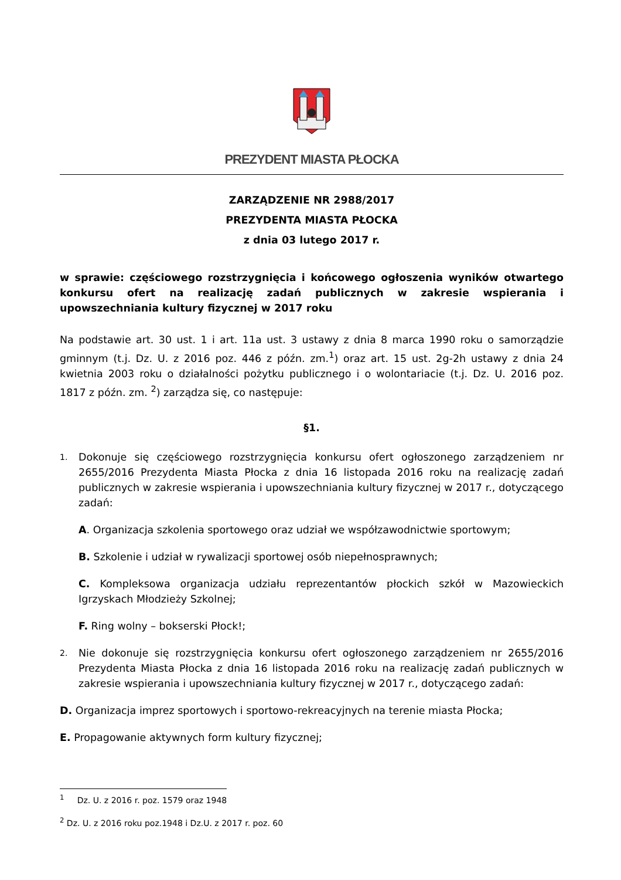PREZYDENT MIASTA PŁOCKA
ZARZĄDZENIE NR 2988/2017
PREZYDENTA MIASTA PŁOCKA
z dnia 03 lutego 2017 r.
w sprawie: częściowego rozstrzygnięcia i końcowego ogłoszenia wyników otwartego konkursu ofert na realizację zadań publicznych w zakresie wspierania i upowszechniania kultury fizycznej w 2017 roku
Na podstawie art. 30 ust. 1 i art. 11a ust. 3 ustawy z dnia 8 marca 1990 roku o samorządzie gminnym (t.j. Dz. U. z 2016 poz. 446 z późn. zm.<sup>1</sup>) oraz art. 15 ust. 2g-2h ustawy z dnia 24 kwietnia 2003 roku o działalności pożytku publicznego i o wolontariacie (t.j. Dz. U. 2016 poz. 1817 z późn. zm. <sup>2</sup>) zarządza się, co następuje:
§1.
1.
Dokonuje się częściowego rozstrzygnięcia konkursu ofert ogłoszonego zarządzeniem nr 2655/2016 Prezydenta Miasta Płocka z dnia 16 listopada 2016 roku na realizację zadań publicznych w zakresie wspierania i upowszechniania kultury fizycznej w 2017 r., dotyczącego zadań:
A. Organizacja szkolenia sportowego oraz udział we współzawodnictwie sportowym;
B. Szkolenie i udział w rywalizacji sportowej osób niepełnosprawnych;
C. Kompleksowa organizacja udziału reprezentantów płockich szkół w Mazowieckich Igrzyskach Młodzieży Szkolnej;
F. Ring wolny – bokserski Płock!;
2.
Nie dokonuje się rozstrzygnięcia konkursu ofert ogłoszonego zarządzeniem nr 2655/2016 Prezydenta Miasta Płocka z dnia 16 listopada 2016 roku na realizację zadań publicznych w zakresie wspierania i upowszechniania kultury fizycznej w 2017 r., dotyczącego zadań:
D. Organizacja imprez sportowych i sportowo-rekreacyjnych na terenie miasta Płocka;
E. Propagowanie aktywnych form kultury fizycznej;
<sup>1</sup> Dz. U. z 2016 r. poz. 1579 oraz 1948
<sup>2</sup> Dz. U. z 2016 roku poz.1948 i Dz.U. z 2017 r. poz. 60